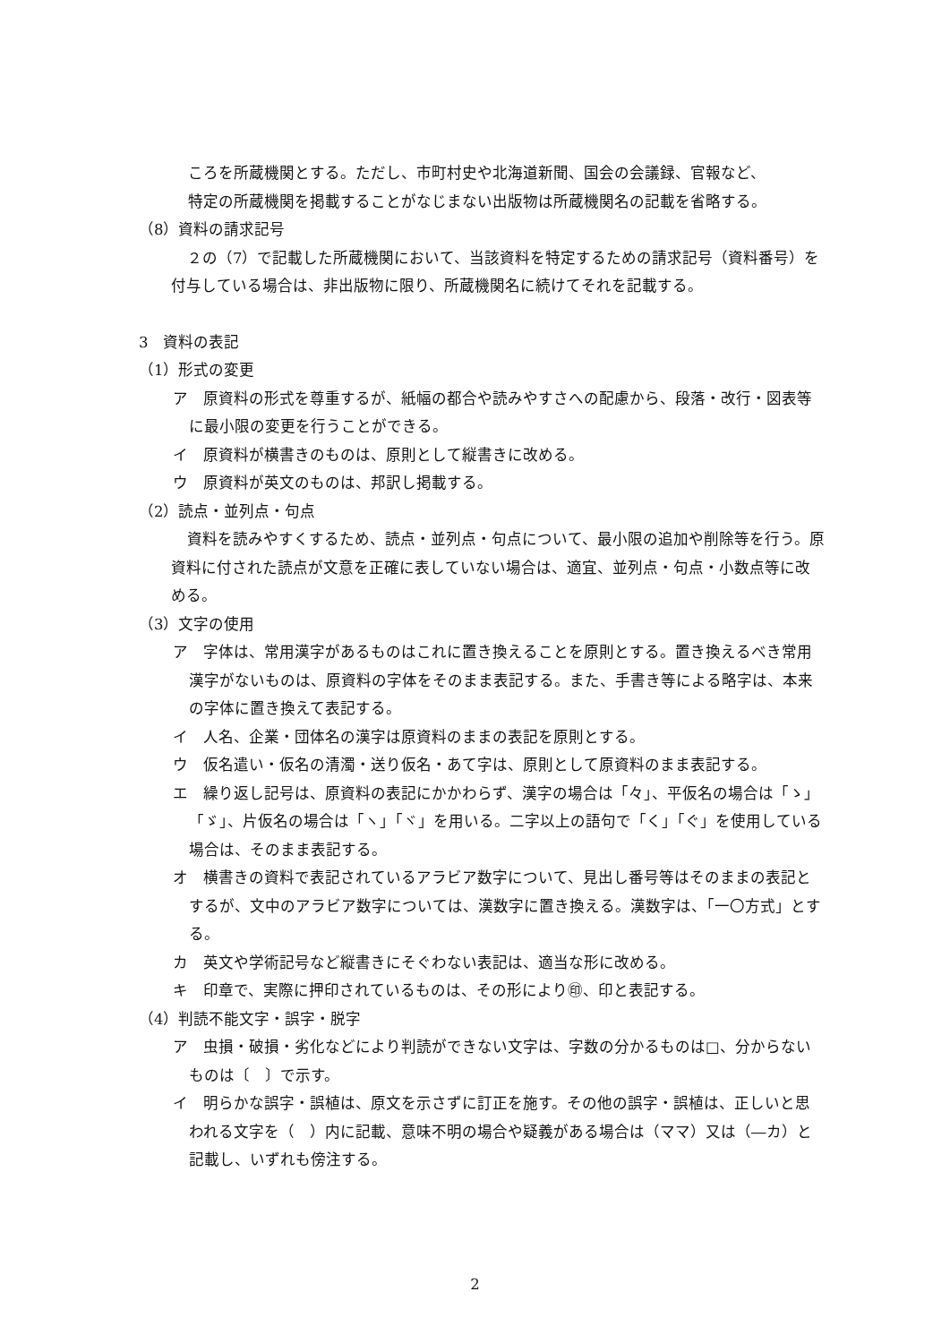ころを所蔵機関とする。ただし、市町村史や北海道新聞、国会の会議録、官報など、
特定の所蔵機関を掲載することがなじまない出版物は所蔵機関名の記載を省略する。
（8）資料の請求記号
２の（7）で記載した所蔵機関において、当該資料を特定するための請求記号（資料番号）を付与している場合は、非出版物に限り、所蔵機関名に続けてそれを記載する。
3　資料の表記
（1）形式の変更
ア　原資料の形式を尊重するが、紙幅の都合や読みやすさへの配慮から、段落・改行・図表等に最小限の変更を行うことができる。
イ　原資料が横書きのものは、原則として縦書きに改める。
ウ　原資料が英文のものは、邦訳し掲載する。
（2）読点・並列点・句点
資料を読みやすくするため、読点・並列点・句点について、最小限の追加や削除等を行う。原資料に付された読点が文意を正確に表していない場合は、適宜、並列点・句点・小数点等に改める。
（3）文字の使用
ア　字体は、常用漢字があるものはこれに置き換えることを原則とする。置き換えるべき常用漢字がないものは、原資料の字体をそのまま表記する。また、手書き等による略字は、本来の字体に置き換えて表記する。
イ　人名、企業・団体名の漢字は原資料のままの表記を原則とする。
ウ　仮名遣い・仮名の清濁・送り仮名・あて字は、原則として原資料のまま表記する。
エ　繰り返し記号は、原資料の表記にかかわらず、漢字の場合は「々」、平仮名の場合は「ゝ」「ゞ」、片仮名の場合は「ヽ」「ヾ」を用いる。二字以上の語句で「く」「ぐ」を使用している場合は、そのまま表記する。
オ　横書きの資料で表記されているアラビア数字について、見出し番号等はそのままの表記とするが、文中のアラビア数字については、漢数字に置き換える。漢数字は、「一〇方式」とする。
カ　英文や学術記号など縦書きにそぐわない表記は、適当な形に改める。
キ　印章で、実際に押印されているものは、その形により㊞、印と表記する。
（4）判読不能文字・誤字・脱字
ア　虫損・破損・劣化などにより判読ができない文字は、字数の分かるものは□、分からないものは〔　〕で示す。
イ　明らかな誤字・誤植は、原文を示さずに訂正を施す。その他の誤字・誤植は、正しいと思われる文字を（　）内に記載、意味不明の場合や疑義がある場合は（ママ）又は（―カ）と記載し、いずれも傍注する。
2